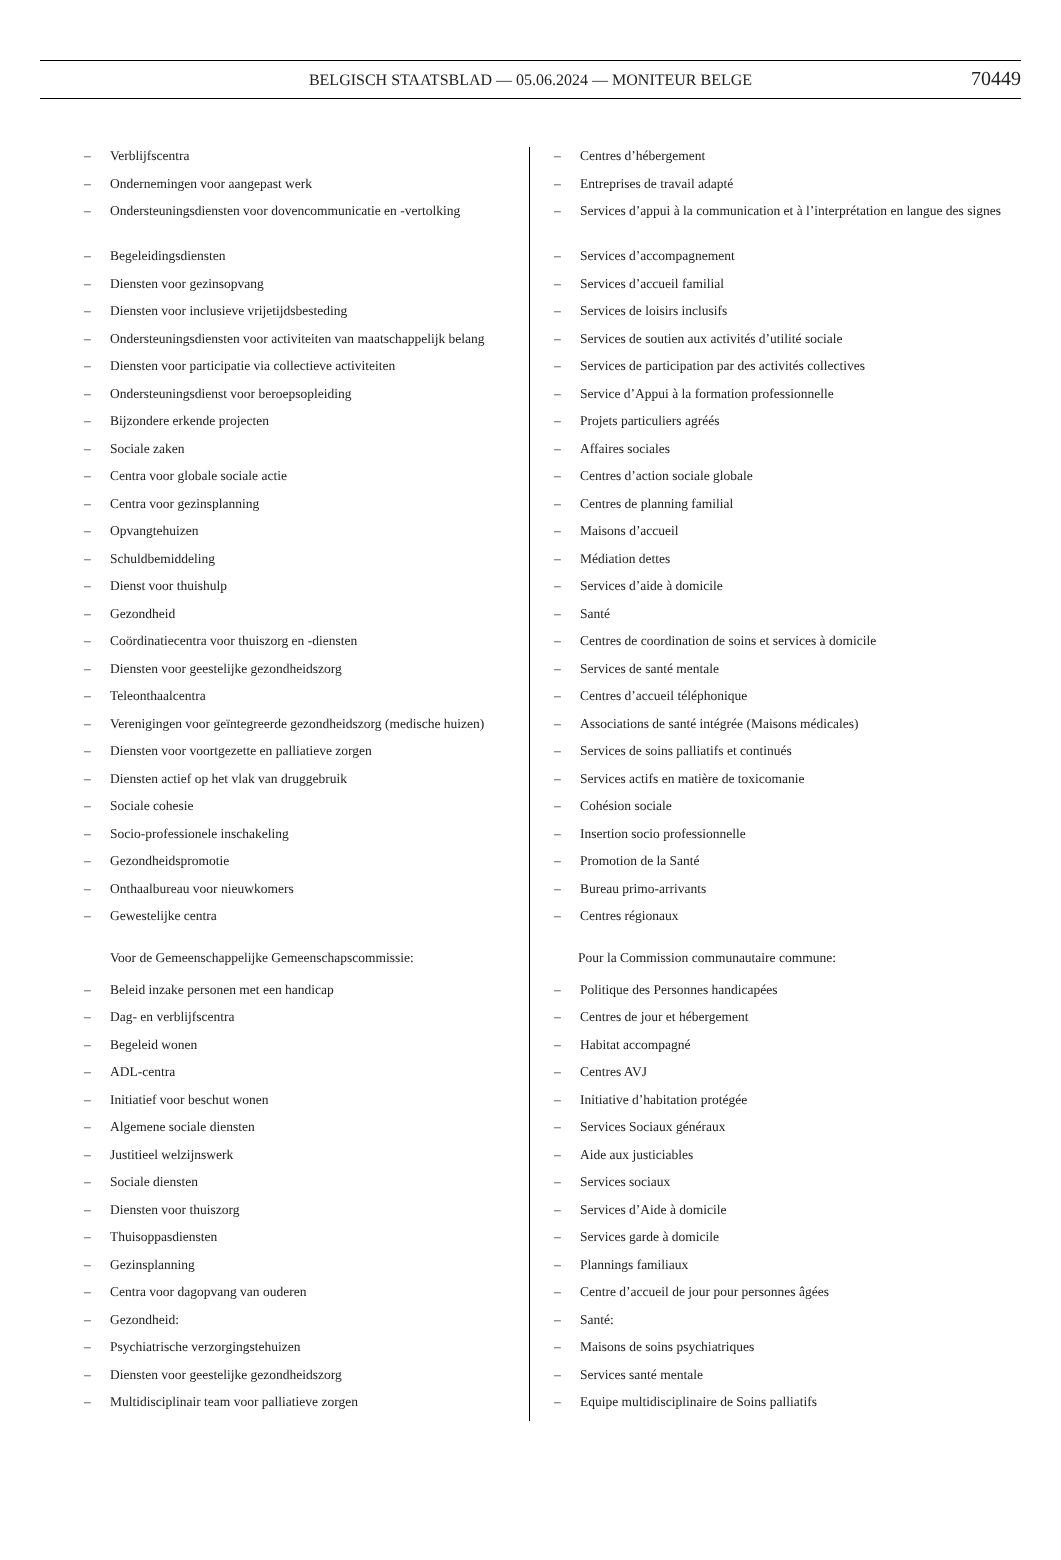BELGISCH STAATSBLAD — 05.06.2024 — MONITEUR BELGE 70449
– Verblijfscentra
– Ondernemingen voor aangepast werk
– Ondersteuningsdiensten voor dovencommunicatie en -vertolking
– Begeleidingsdiensten
– Diensten voor gezinsopvang
– Diensten voor inclusieve vrijetijdsbesteding
– Ondersteuningsdiensten voor activiteiten van maatschappelijk belang
– Diensten voor participatie via collectieve activiteiten
– Ondersteuningsdienst voor beroepsopleiding
– Bijzondere erkende projecten
– Sociale zaken
– Centra voor globale sociale actie
– Centra voor gezinsplanning
– Opvangtehuizen
– Schuldbemiddeling
– Dienst voor thuishulp
– Gezondheid
– Coördinatiecentra voor thuiszorg en -diensten
– Diensten voor geestelijke gezondheidszorg
– Teleonthaalcentra
– Verenigingen voor geïntegreerde gezondheidszorg (medische huizen)
– Diensten voor voortgezette en palliatieve zorgen
– Diensten actief op het vlak van druggebruik
– Sociale cohesie
– Socio-professionele inschakeling
– Gezondheidspromotie
– Onthaalbureau voor nieuwkomers
– Gewestelijke centra
Voor de Gemeenschappelijke Gemeenschapscommissie:
– Beleid inzake personen met een handicap
– Dag- en verblijfscentra
– Begeleid wonen
– ADL-centra
– Initiatief voor beschut wonen
– Algemene sociale diensten
– Justitieel welzijnswerk
– Sociale diensten
– Diensten voor thuiszorg
– Thuisoppasdiensten
– Gezinsplanning
– Centra voor dagopvang van ouderen
– Gezondheid:
– Psychiatrische verzorgingstehuizen
– Diensten voor geestelijke gezondheidszorg
– Multidisciplinair team voor palliatieve zorgen
– Centres d’hébergement
– Entreprises de travail adapté
– Services d’appui à la communication et à l’interprétation en langue des signes
– Services d’accompagnement
– Services d’accueil familial
– Services de loisirs inclusifs
– Services de soutien aux activités d’utilité sociale
– Services de participation par des activités collectives
– Service d’Appui à la formation professionnelle
– Projets particuliers agréés
– Affaires sociales
– Centres d’action sociale globale
– Centres de planning familial
– Maisons d’accueil
– Médiation dettes
– Services d’aide à domicile
– Santé
– Centres de coordination de soins et services à domicile
– Services de santé mentale
– Centres d’accueil téléphonique
– Associations de santé intégrée (Maisons médicales)
– Services de soins palliatifs et continués
– Services actifs en matière de toxicomanie
– Cohésion sociale
– Insertion socio professionnelle
– Promotion de la Santé
– Bureau primo-arrivants
– Centres régionaux
Pour la Commission communautaire commune:
– Politique des Personnes handicapées
– Centres de jour et hébergement
– Habitat accompagné
– Centres AVJ
– Initiative d’habitation protégée
– Services Sociaux généraux
– Aide aux justiciables
– Services sociaux
– Services d’Aide à domicile
– Services garde à domicile
– Plannings familiaux
– Centre d’accueil de jour pour personnes âgées
– Santé:
– Maisons de soins psychiatriques
– Services santé mentale
– Equipe multidisciplinaire de Soins palliatifs